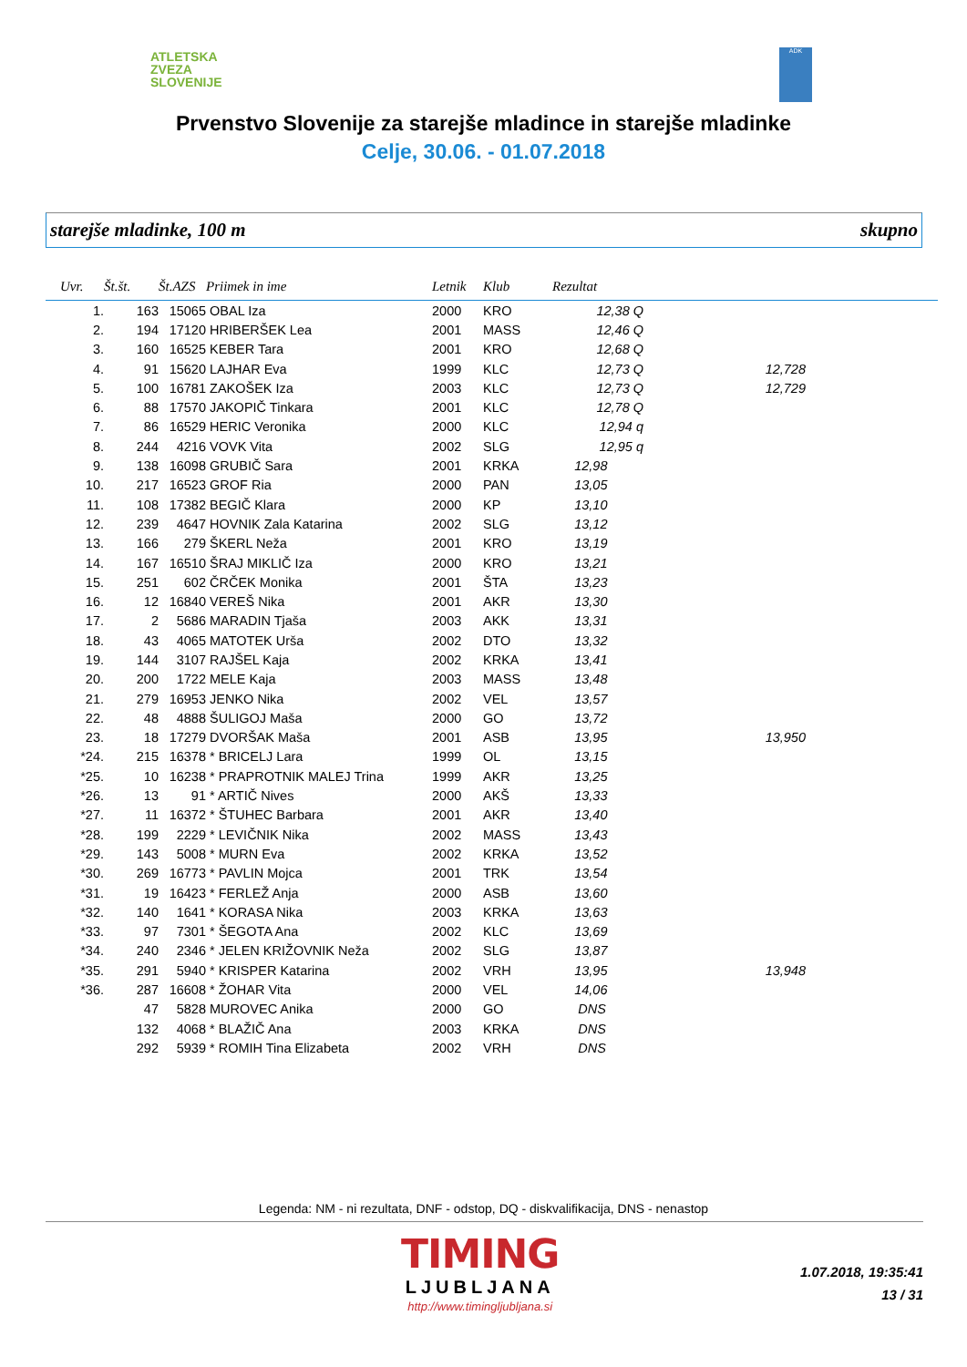ATLETSKA
ZVEZA
SLOVENIJE
ADK
Prvenstvo Slovenije za starejše mladince in starejše mladinke
Celje, 30.06. - 01.07.2018
starejše mladinke, 100 m skupno
| Uvr. | Št.št. | Št.AZS | Priimek in ime | Letnik | Klub | Rezultat | | |
| --- | --- | --- | --- | --- | --- | --- | --- | --- |
| 1. | 163 | 15065 | OBAL Iza | 2000 | KRO | 12,38 Q | | |
| 2. | 194 | 17120 | HRIBERŠEK Lea | 2001 | MASS | 12,46 Q | | |
| 3. | 160 | 16525 | KEBER Tara | 2001 | KRO | 12,68 Q | | |
| 4. | 91 | 15620 | LAJHAR Eva | 1999 | KLC | 12,73 Q | 12,728 | |
| 5. | 100 | 16781 | ZAKOŠEK Iza | 2003 | KLC | 12,73 Q | 12,729 | |
| 6. | 88 | 17570 | JAKOPIČ Tinkara | 2001 | KLC | 12,78 Q | | |
| 7. | 86 | 16529 | HERIC Veronika | 2000 | KLC | 12,94 q | | |
| 8. | 244 | 4216 | VOVK Vita | 2002 | SLG | 12,95 q | | |
| 9. | 138 | 16098 | GRUBIČ Sara | 2001 | KRKA | 12,98 | | |
| 10. | 217 | 16523 | GROF Ria | 2000 | PAN | 13,05 | | |
| 11. | 108 | 17382 | BEGIČ Klara | 2000 | KP | 13,10 | | |
| 12. | 239 | 4647 | HOVNIK Zala Katarina | 2002 | SLG | 13,12 | | |
| 13. | 166 | 279 | ŠKERL Neža | 2001 | KRO | 13,19 | | |
| 14. | 167 | 16510 | ŠRAJ MIKLIČ Iza | 2000 | KRO | 13,21 | | |
| 15. | 251 | 602 | ČRČEK Monika | 2001 | ŠTA | 13,23 | | |
| 16. | 12 | 16840 | VEREŠ Nika | 2001 | AKR | 13,30 | | |
| 17. | 2 | 5686 | MARADIN Tjaša | 2003 | AKK | 13,31 | | |
| 18. | 43 | 4065 | MATOTEK Urša | 2002 | DTO | 13,32 | | |
| 19. | 144 | 3107 | RAJŠEL Kaja | 2002 | KRKA | 13,41 | | |
| 20. | 200 | 1722 | MELE Kaja | 2003 | MASS | 13,48 | | |
| 21. | 279 | 16953 | JENKO Nika | 2002 | VEL | 13,57 | | |
| 22. | 48 | 4888 | ŠULIGOJ Maša | 2000 | GO | 13,72 | | |
| 23. | 18 | 17279 | DVORŠAK Maša | 2001 | ASB | 13,95 | 13,950 | |
| *24. | 215 | 16378 | * BRICELJ Lara | 1999 | OL | 13,15 | | |
| *25. | 10 | 16238 | * PRAPROTNIK MALEJ Trina | 1999 | AKR | 13,25 | | |
| *26. | 13 | 91 | * ARTIČ Nives | 2000 | AKŠ | 13,33 | | |
| *27. | 11 | 16372 | * ŠTUHEC Barbara | 2001 | AKR | 13,40 | | |
| *28. | 199 | 2229 | * LEVIČNIK Nika | 2002 | MASS | 13,43 | | |
| *29. | 143 | 5008 | * MURN Eva | 2002 | KRKA | 13,52 | | |
| *30. | 269 | 16773 | * PAVLIN Mojca | 2001 | TRK | 13,54 | | |
| *31. | 19 | 16423 | * FERLEŽ Anja | 2000 | ASB | 13,60 | | |
| *32. | 140 | 1641 | * KORASA Nika | 2003 | KRKA | 13,63 | | |
| *33. | 97 | 7301 | * ŠEGOTA Ana | 2002 | KLC | 13,69 | | |
| *34. | 240 | 2346 | * JELEN KRIŽOVNIK Neža | 2002 | SLG | 13,87 | | |
| *35. | 291 | 5940 | * KRISPER Katarina | 2002 | VRH | 13,95 | 13,948 | |
| *36. | 287 | 16608 | * ŽOHAR Vita | 2000 | VEL | 14,06 | | |
| | 47 | 5828 | MUROVEC Anika | 2000 | GO | DNS | | |
| | 132 | 4068 | * BLAŽIČ Ana | 2003 | KRKA | DNS | | |
| | 292 | 5939 | * ROMIH Tina Elizabeta | 2002 | VRH | DNS | | |
Legenda: NM - ni rezultata, DNF - odstop, DQ - diskvalifikacija, DNS - nenastop
TIMING
LJUBLJANA
http://www.timingljubljana.si
1.07.2018, 19:35:41
13 / 31